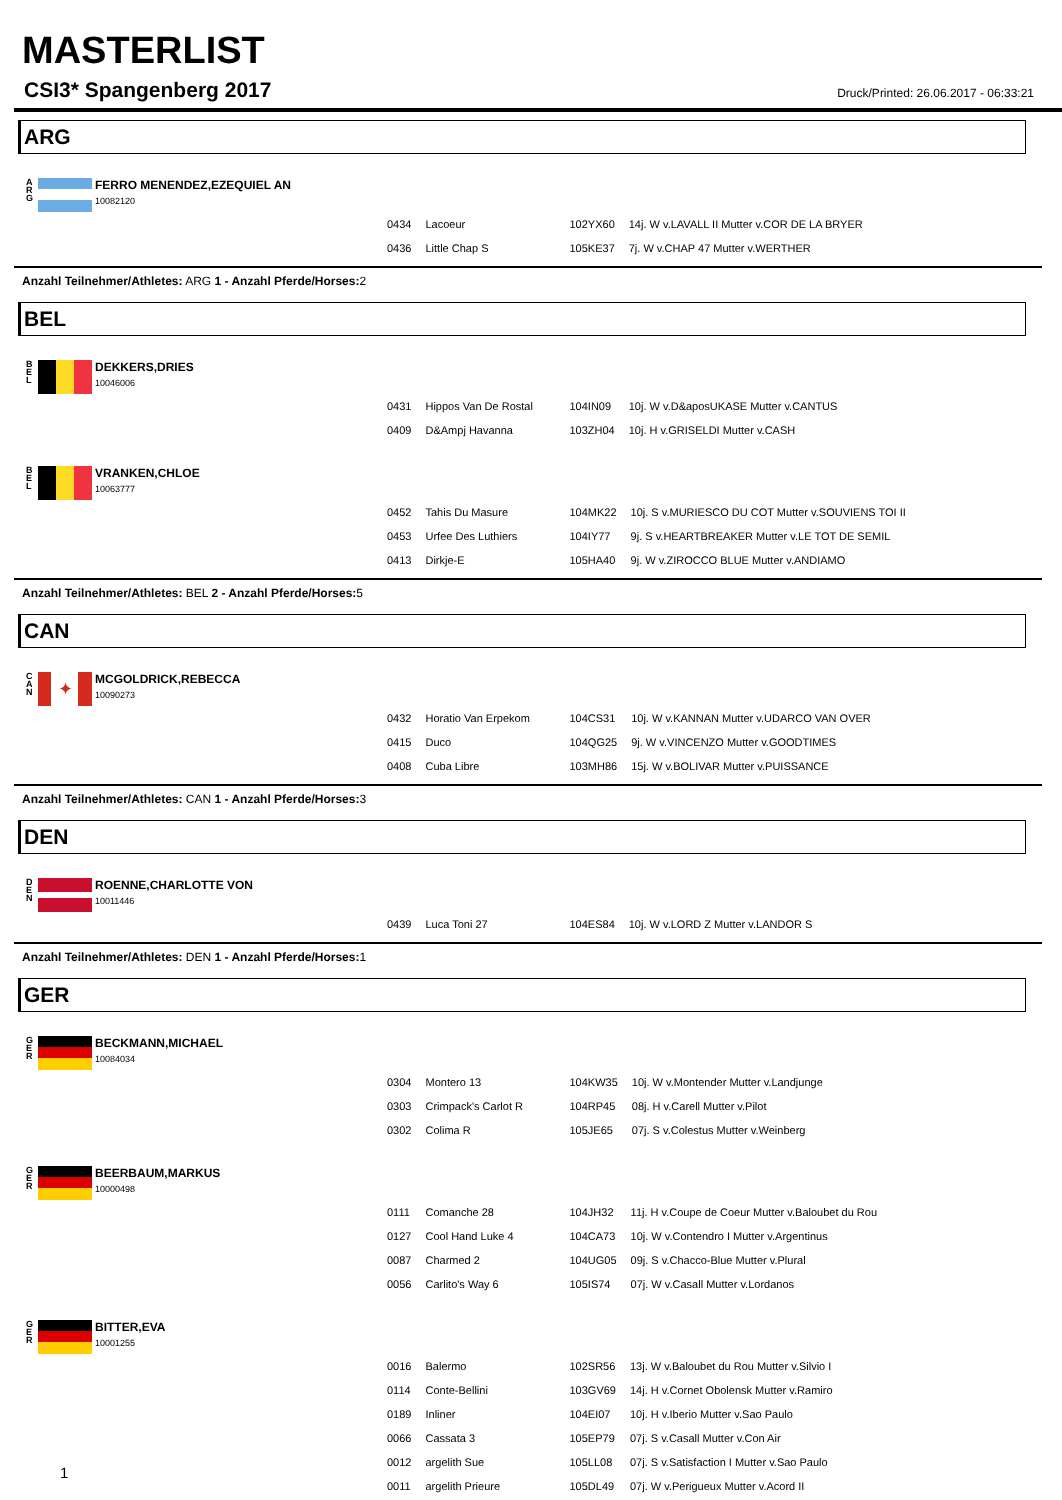MASTERLIST
CSI3* Spangenberg 2017 Druck/Printed: 26.06.2017 - 06:33:21
ARG
A
R
G
FERRO MENENDEZ,EZEQUIEL AN
10082120
| 0434 | Lacoeur | 102YX60 | 14j. W v.LAVALL II Mutter v.COR DE LA BRYER |
| 0436 | Little Chap S | 105KE37 | 7j. W v.CHAP 47 Mutter v.WERTHER |
Anzahl Teilnehmer/Athletes: ARG 1 - Anzahl Pferde/Horses: 2
BEL
B
E
L
DEKKERS,DRIES
10046006
| 0431 | Hippos Van De Rostal | 104IN09 | 10j. W v.D&aposUKASE Mutter v.CANTUS |
| 0409 | D&Ampj Havanna | 103ZH04 | 10j. H v.GRISELDI Mutter v.CASH |
B
E
L
VRANKEN,CHLOE
10063777
| 0452 | Tahis Du Masure | 104MK22 | 10j. S v.MURIESCO DU COT Mutter v.SOUVIENS TOI II |
| 0453 | Urfee Des Luthiers | 104IY77 | 9j. S v.HEARTBREAKER Mutter v.LE TOT DE SEMIL |
| 0413 | Dirkje-E | 105HA40 | 9j. W v.ZIROCCO BLUE Mutter v.ANDIAMO |
Anzahl Teilnehmer/Athletes: BEL 2 - Anzahl Pferde/Horses: 5
CAN
C
A
N
✦
MCGOLDRICK,REBECCA
10090273
| 0432 | Horatio Van Erpekom | 104CS31 | 10j. W v.KANNAN Mutter v.UDARCO VAN OVER |
| 0415 | Duco | 104QG25 | 9j. W v.VINCENZO Mutter v.GOODTIMES |
| 0408 | Cuba Libre | 103MH86 | 15j. W v.BOLIVAR Mutter v.PUISSANCE |
Anzahl Teilnehmer/Athletes: CAN 1 - Anzahl Pferde/Horses: 3
DEN
D
E
N
ROENNE,CHARLOTTE VON
10011446
| 0439 | Luca Toni 27 | 104ES84 | 10j. W v.LORD Z Mutter v.LANDOR S |
Anzahl Teilnehmer/Athletes: DEN 1 - Anzahl Pferde/Horses: 1
GER
G
E
R
BECKMANN,MICHAEL
10084034
| 0304 | Montero 13 | 104KW35 | 10j. W v.Montender Mutter v.Landjunge |
| 0303 | Crimpack's Carlot R | 104RP45 | 08j. H v.Carell Mutter v.Pilot |
| 0302 | Colima R | 105JE65 | 07j. S v.Colestus Mutter v.Weinberg |
G
E
R
BEERBAUM,MARKUS
10000498
| 0111 | Comanche 28 | 104JH32 | 11j. H v.Coupe de Coeur Mutter v.Baloubet du Rou |
| 0127 | Cool Hand Luke 4 | 104CA73 | 10j. W v.Contendro I Mutter v.Argentinus |
| 0087 | Charmed 2 | 104UG05 | 09j. S v.Chacco-Blue Mutter v.Plural |
| 0056 | Carlito's Way 6 | 105IS74 | 07j. W v.Casall Mutter v.Lordanos |
G
E
R
BITTER,EVA
10001255
| 0016 | Balermo | 102SR56 | 13j. W v.Baloubet du Rou Mutter v.Silvio I |
| 0114 | Conte-Bellini | 103GV69 | 14j. H v.Cornet Obolensk Mutter v.Ramiro |
| 0189 | Inliner | 104EI07 | 10j. H v.Iberio Mutter v.Sao Paulo |
| 0066 | Cassata 3 | 105EP79 | 07j. S v.Casall Mutter v.Con Air |
| 0012 | argelith Sue | 105LL08 | 07j. S v.Satisfaction I Mutter v.Sao Paulo |
| 0011 | argelith Prieure | 105DL49 | 07j. W v.Perigueux Mutter v.Acord II |
1